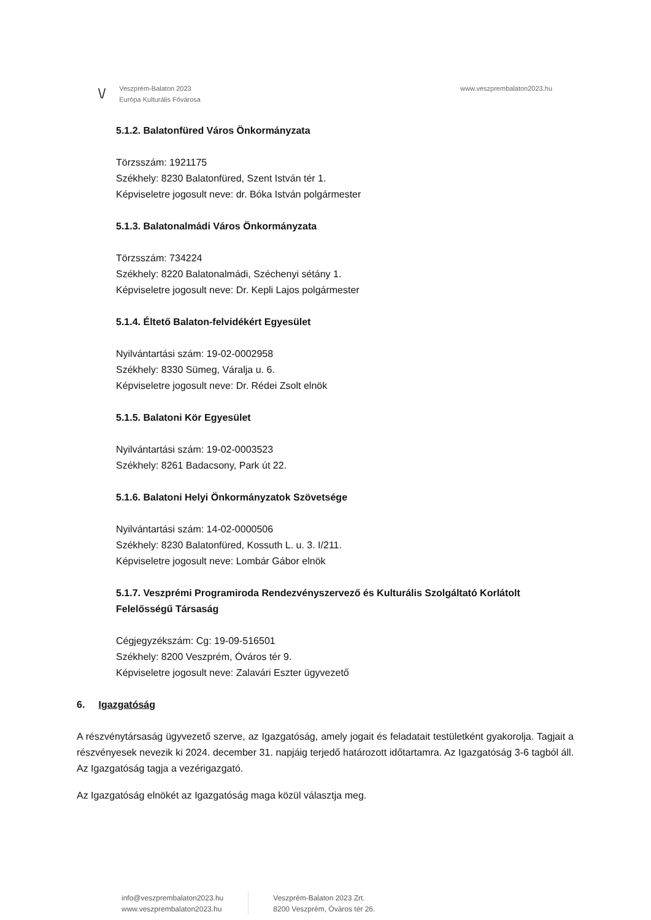\/
Veszprém-Balaton 2023
Európa Kulturális Fővárosa
www.veszprembalaton2023.hu
5.1.2. Balatonfüred Város Önkormányzata
Törzsszám: 1921175
Székhely: 8230 Balatonfüred, Szent István tér 1.
Képviseletre jogosult neve: dr. Bóka István polgármester
5.1.3. Balatonalmádi Város Önkormányzata
Törzsszám: 734224
Székhely: 8220 Balatonalmádi, Széchenyi sétány 1.
Képviseletre jogosult neve: Dr. Kepli Lajos polgármester
5.1.4. Éltető Balaton-felvidékért Egyesület
Nyilvántartási szám: 19-02-0002958
Székhely: 8330 Sümeg, Váralja u. 6.
Képviseletre jogosult neve: Dr. Rédei Zsolt elnök
5.1.5. Balatoni Kör Egyesület
Nyilvántartási szám: 19-02-0003523
Székhely: 8261 Badacsony, Park út 22.
5.1.6. Balatoni Helyi Önkormányzatok Szövetsége
Nyilvántartási szám: 14-02-0000506
Székhely: 8230 Balatonfüred, Kossuth L. u. 3. I/211.
Képviseletre jogosult neve: Lombár Gábor elnök
5.1.7. Veszprémi Programiroda Rendezvényszervező és Kulturális Szolgáltató Korlátolt Felelősségű Társaság
Cégjegyzékszám: Cg: 19-09-516501
Székhely: 8200 Veszprém, Óváros tér 9.
Képviseletre jogosult neve: Zalavári Eszter ügyvezető
6. Igazgatóság
A részvénytársaság ügyvezető szerve, az Igazgatóság, amely jogait és feladatait testületként gyakorolja. Tagjait a részvényesek nevezik ki 2024. december 31. napjáig terjedő határozott időtartamra. Az Igazgatóság 3-6 tagból áll. Az Igazgatóság tagja a vezérigazgató.
Az Igazgatóság elnökét az Igazgatóság maga közül választja meg.
info@veszprembalaton2023.hu
www.veszprembalaton2023.hu
Veszprém-Balaton 2023 Zrt.
8200 Veszprém, Óváros tér 26.